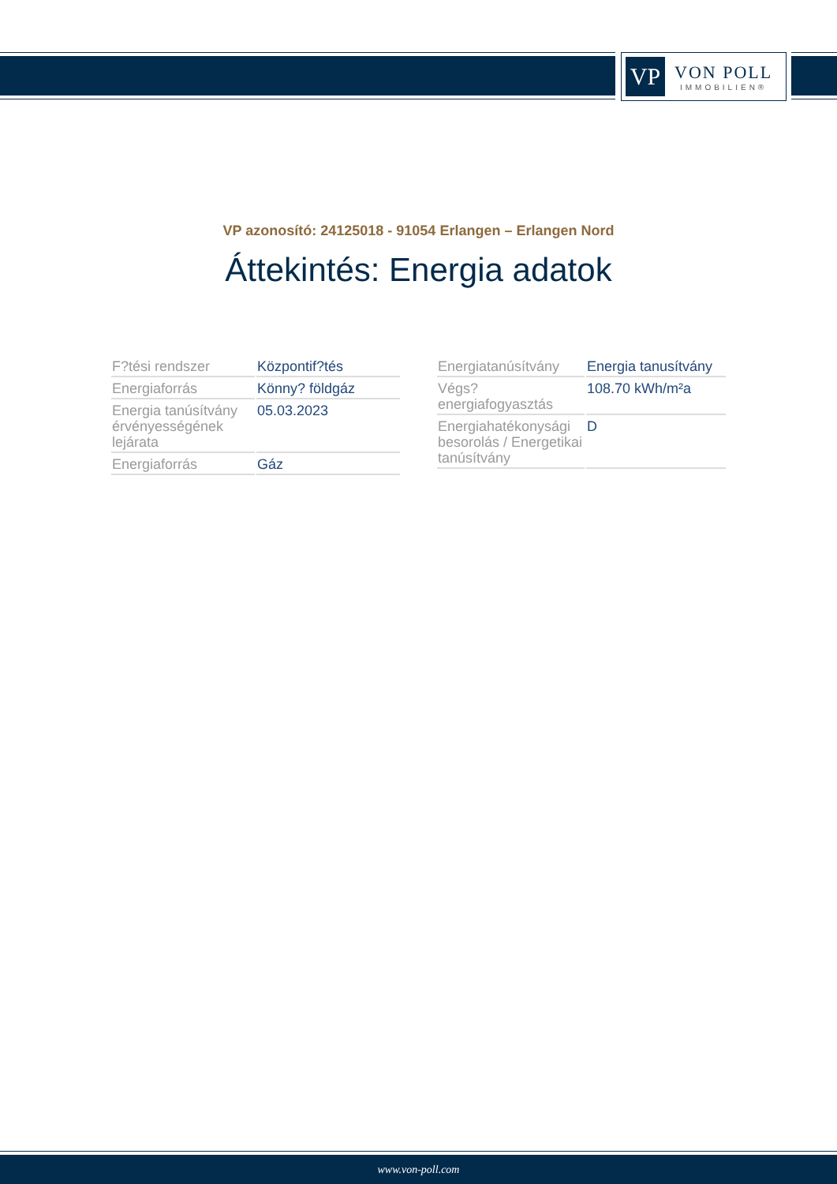VP
VON POLL
IMMOBILIEN®
VP azonosító: 24125018 - 91054 Erlangen – Erlangen Nord
Áttekintés: Energia adatok
| F?tési rendszer | Központif?tés |
| Energiaforrás | Könny? földgáz |
| Energia tanúsítvány érvényességének lejárata | 05.03.2023 |
| Energiaforrás | Gáz |
| Energiatanúsítvány | Energia tanusítvány |
| Végs? energiafogyasztás | 108.70 kWh/m²a |
| Energiahatékonysági besorolás / Energetikai tanúsítvány | D |
www.von-poll.com